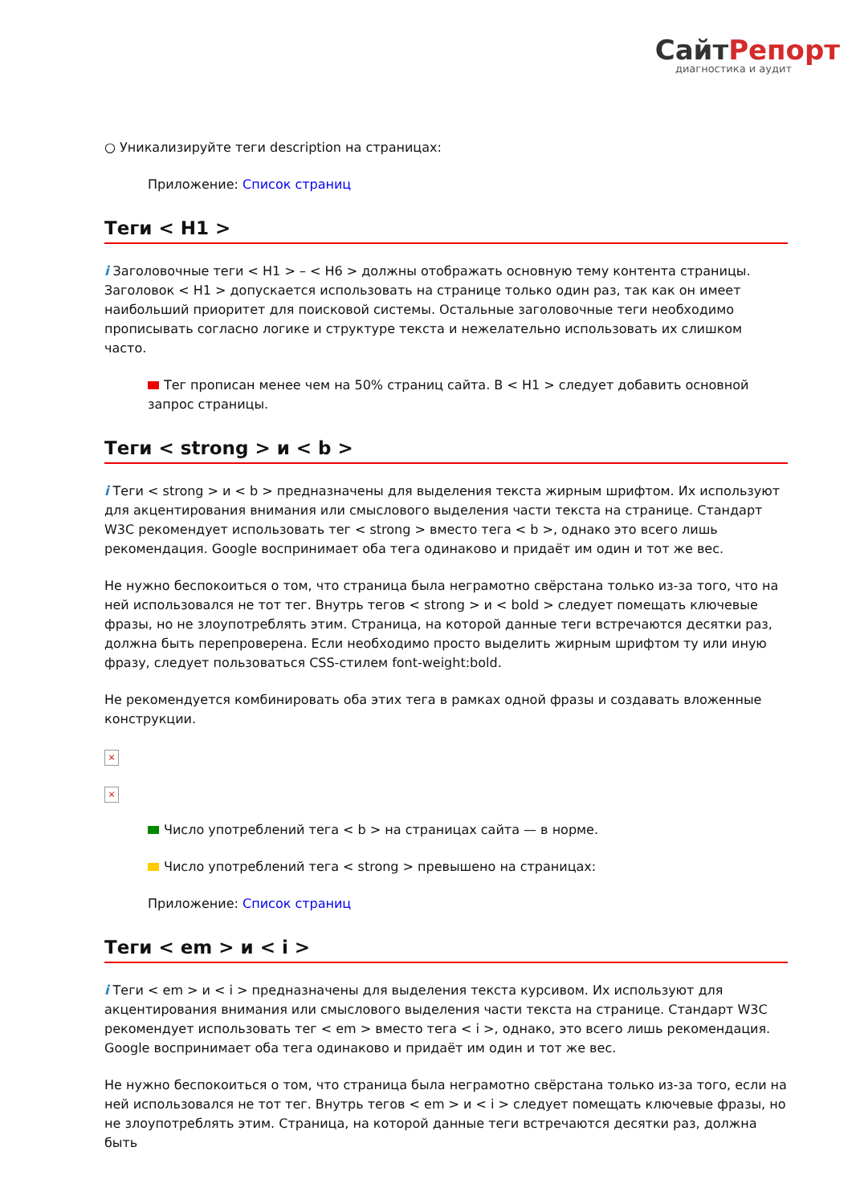СайтРепорт
диагностика и аудит
○ Уникализируйте теги description на страницах:
Приложение: Список страниц
Теги < H1 >
i Заголовочные теги < H1 > – < H6 > должны отображать основную тему контента страницы. Заголовок < H1 > допускается использовать на странице только один раз, так как он имеет наибольший приоритет для поисковой системы. Остальные заголовочные теги необходимо прописывать согласно логике и структуре текста и нежелательно использовать их слишком часто.
Тег прописан менее чем на 50% страниц сайта. В < H1 > следует добавить основной запрос страницы.
Теги < strong > и < b >
i Теги < strong > и < b > предназначены для выделения текста жирным шрифтом. Их используют для акцентирования внимания или смыслового выделения части текста на странице. Стандарт W3C рекомендует использовать тег < strong > вместо тега < b >, однако это всего лишь рекомендация. Google воспринимает оба тега одинаково и придаёт им один и тот же вес.
Не нужно беспокоиться о том, что страница была неграмотно свёрстана только из-за того, что на ней использовался не тот тег. Внутрь тегов < strong > и < bold > следует помещать ключевые фразы, но не злоупотреблять этим. Страница, на которой данные теги встречаются десятки раз, должна быть перепроверена. Если необходимо просто выделить жирным шрифтом ту или иную фразу, следует пользоваться CSS-стилем font-weight:bold.
Не рекомендуется комбинировать оба этих тега в рамках одной фразы и создавать вложенные конструкции.
×
×
Число употреблений тега < b > на страницах сайта — в норме.
Число употреблений тега < strong > превышено на страницах:
Приложение: Список страниц
Теги < em > и < i >
i Теги < em > и < i > предназначены для выделения текста курсивом. Их используют для акцентирования внимания или смыслового выделения части текста на странице. Стандарт W3C рекомендует использовать тег < em > вместо тега < i >, однако, это всего лишь рекомендация. Google воспринимает оба тега одинаково и придаёт им один и тот же вес.
Не нужно беспокоиться о том, что страница была неграмотно свёрстана только из-за того, если на ней использовался не тот тег. Внутрь тегов < em > и < i > следует помещать ключевые фразы, но не злоупотреблять этим. Страница, на которой данные теги встречаются десятки раз, должна быть